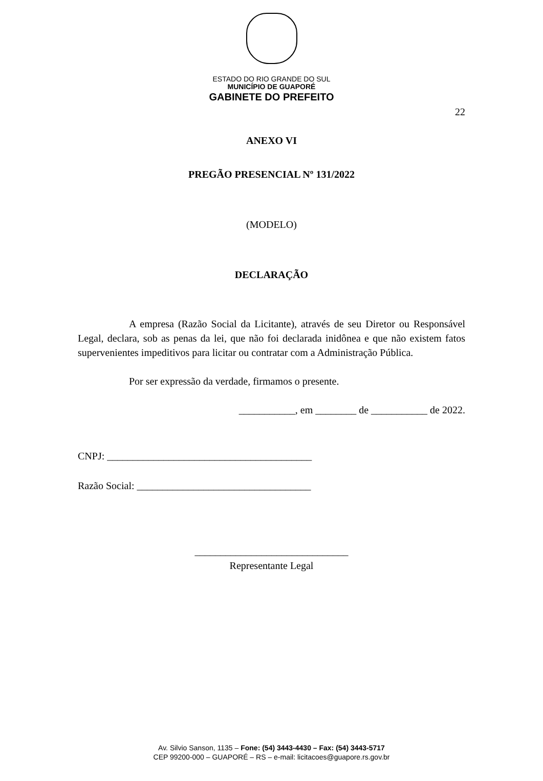ESTADO DO RIO GRANDE DO SUL
MUNICÍPIO DE GUAPORÉ
GABINETE DO PREFEITO
22
ANEXO VI
PREGÃO PRESENCIAL Nº 131/2022
(MODELO)
DECLARAÇÃO
A empresa (Razão Social da Licitante), através de seu Diretor ou Responsável Legal, declara, sob as penas da lei, que não foi declarada inidônea e que não existem fatos supervenientes impeditivos para licitar ou contratar com a Administração Pública.
Por ser expressão da verdade, firmamos o presente.
___________, em ________ de ___________ de 2022.
CNPJ: ________________________________________
Razão Social: __________________________________
______________________________
Representante Legal
Av. Silvio Sanson, 1135 – Fone: (54) 3443-4430 – Fax: (54) 3443-5717
CEP 99200-000 – GUAPORÉ – RS – e-mail: licitacoes@guapore.rs.gov.br